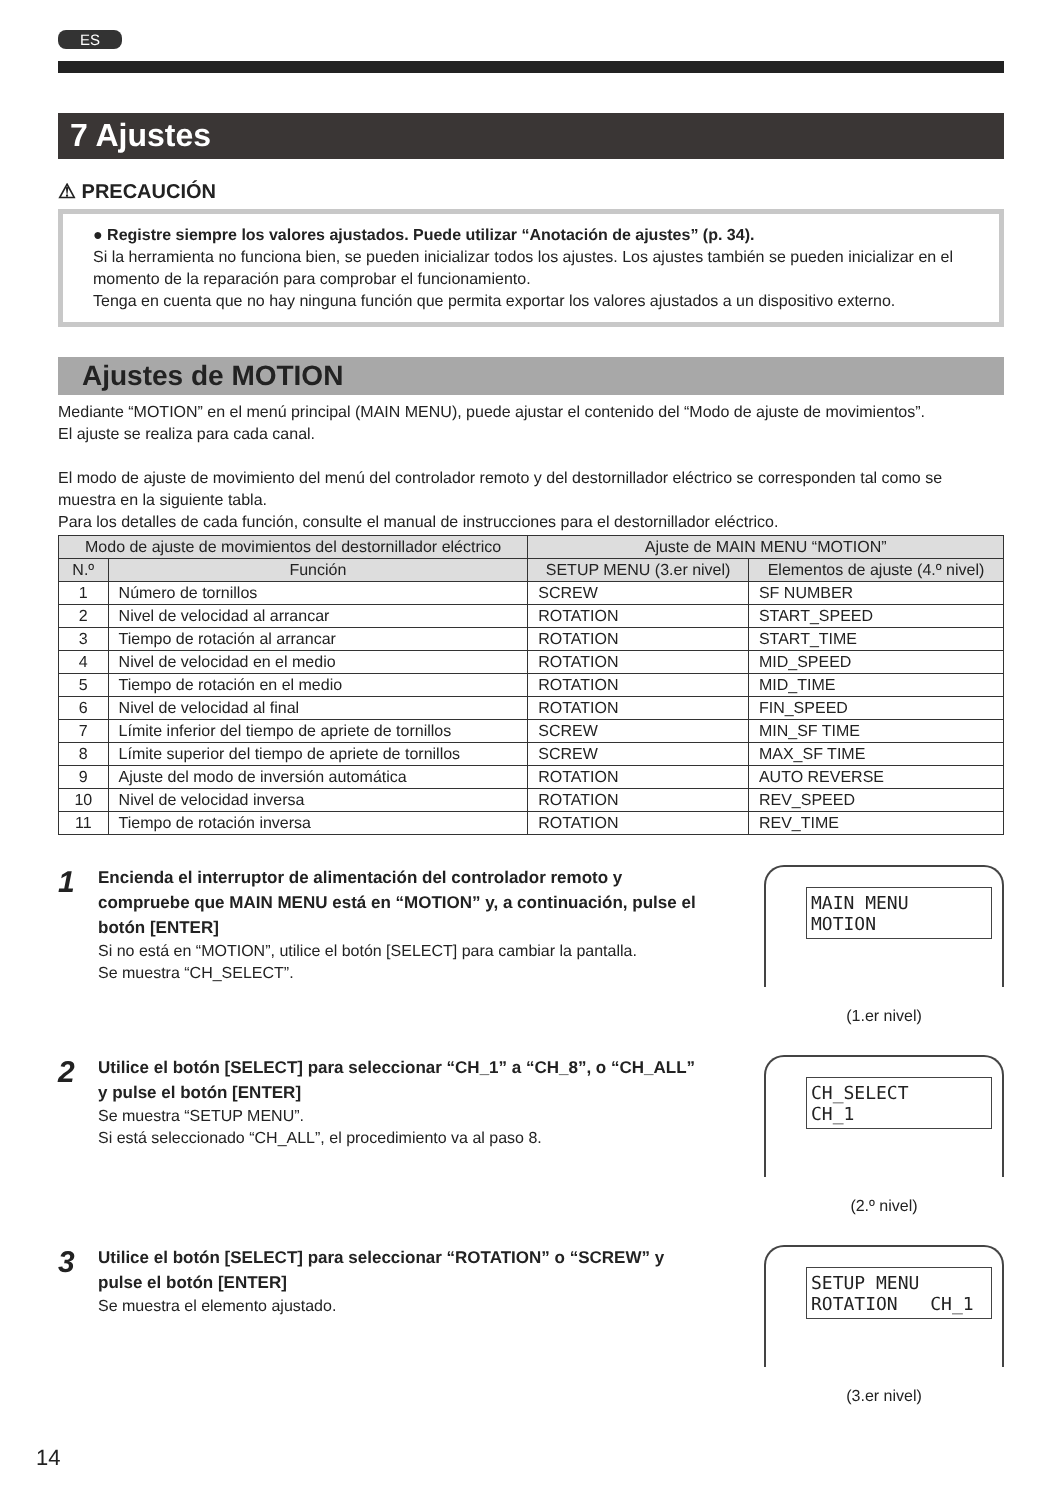ES
7 Ajustes
⚠ PRECAUCIÓN
● Registre siempre los valores ajustados. Puede utilizar “Anotación de ajustes” (p. 34).
Si la herramienta no funciona bien, se pueden inicializar todos los ajustes. Los ajustes también se pueden inicializar en el momento de la reparación para comprobar el funcionamiento.
Tenga en cuenta que no hay ninguna función que permita exportar los valores ajustados a un dispositivo externo.
Ajustes de MOTION
Mediante “MOTION” en el menú principal (MAIN MENU), puede ajustar el contenido del “Modo de ajuste de movimientos”.
El ajuste se realiza para cada canal.
El modo de ajuste de movimiento del menú del controlador remoto y del destornillador eléctrico se corresponden tal como se muestra en la siguiente tabla.
Para los detalles de cada función, consulte el manual de instrucciones para el destornillador eléctrico.
| Modo de ajuste de movimientos del destornillador eléctrico | | Ajuste de MAIN MENU “MOTION” | |
| --- | --- | --- | --- |
| N.º | Función | SETUP MENU (3.er nivel) | Elementos de ajuste (4.º nivel) |
| 1 | Número de tornillos | SCREW | SF NUMBER |
| 2 | Nivel de velocidad al arrancar | ROTATION | START_SPEED |
| 3 | Tiempo de rotación al arrancar | ROTATION | START_TIME |
| 4 | Nivel de velocidad en el medio | ROTATION | MID_SPEED |
| 5 | Tiempo de rotación en el medio | ROTATION | MID_TIME |
| 6 | Nivel de velocidad al final | ROTATION | FIN_SPEED |
| 7 | Límite inferior del tiempo de apriete de tornillos | SCREW | MIN_SF TIME |
| 8 | Límite superior del tiempo de apriete de tornillos | SCREW | MAX_SF TIME |
| 9 | Ajuste del modo de inversión automática | ROTATION | AUTO REVERSE |
| 10 | Nivel de velocidad inversa | ROTATION | REV_SPEED |
| 11 | Tiempo de rotación inversa | ROTATION | REV_TIME |
1
Encienda el interruptor de alimentación del controlador remoto y compruebe que MAIN MENU está en “MOTION” y, a continuación, pulse el botón [ENTER]
Si no está en “MOTION”, utilice el botón [SELECT] para cambiar la pantalla.
Se muestra “CH_SELECT”.
MAIN MENU
MOTION
(1.er nivel)
2
Utilice el botón [SELECT] para seleccionar “CH_1” a “CH_8”, o “CH_ALL” y pulse el botón [ENTER]
Se muestra “SETUP MENU”.
Si está seleccionado “CH_ALL”, el procedimiento va al paso 8.
CH_SELECT
CH_1
(2.º nivel)
3
Utilice el botón [SELECT] para seleccionar “ROTATION” o “SCREW” y pulse el botón [ENTER]
Se muestra el elemento ajustado.
SETUP MENU
ROTATION CH_1
(3.er nivel)
14